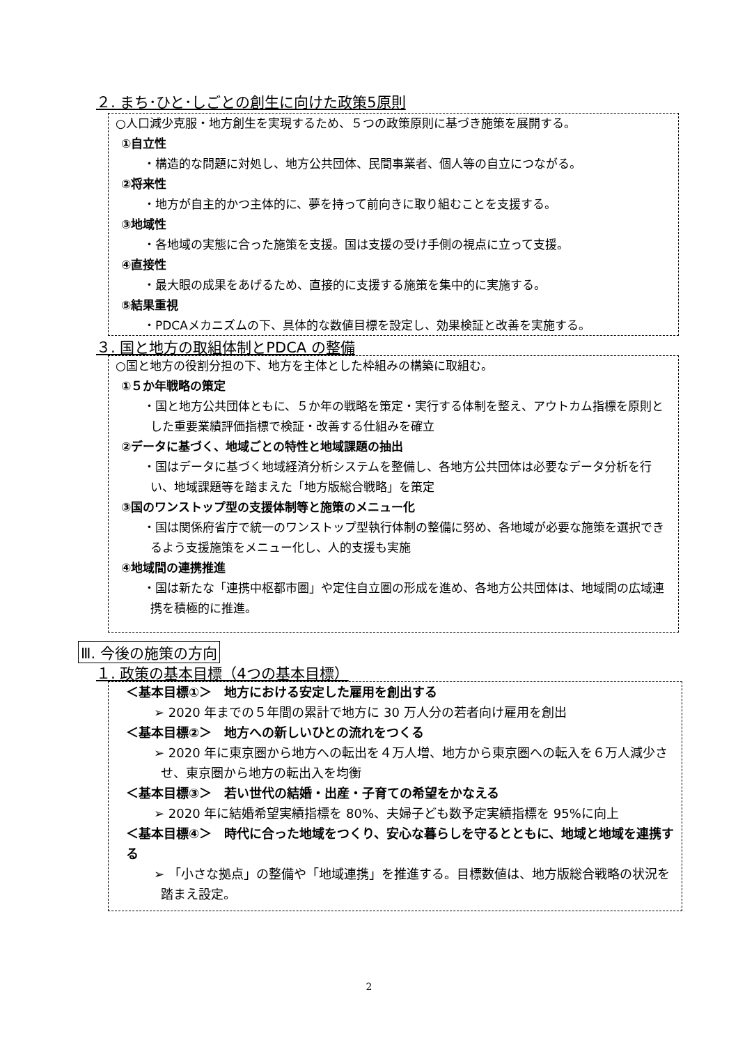２. まち･ひと･しごとの創生に向けた政策5原則
○人口減少克服・地方創生を実現するため、５つの政策原則に基づき施策を展開する。
①自立性
・構造的な問題に対処し、地方公共団体、民間事業者、個人等の自立につながる。
②将来性
・地方が自主的かつ主体的に、夢を持って前向きに取り組むことを支援する。
③地域性
・各地域の実態に合った施策を支援。国は支援の受け手側の視点に立って支援。
④直接性
・最大眼の成果をあげるため、直接的に支援する施策を集中的に実施する。
⑤結果重視
・PDCAメカニズムの下、具体的な数値目標を設定し、効果検証と改善を実施する。
３. 国と地方の取組体制とPDCA の整備
○国と地方の役割分担の下、地方を主体とした枠組みの構築に取組む。
①５か年戦略の策定
・国と地方公共団体ともに、５か年の戦略を策定・実行する体制を整え、アウトカム指標を原則とした重要業績評価指標で検証・改善する仕組みを確立
②データに基づく、地域ごとの特性と地域課題の抽出
・国はデータに基づく地域経済分析システムを整備し、各地方公共団体は必要なデータ分析を行い、地域課題等を踏まえた「地方版総合戦略」を策定
③国のワンストップ型の支援体制等と施策のメニュー化
・国は関係府省庁で統一のワンストップ型執行体制の整備に努め、各地域が必要な施策を選択できるよう支援施策をメニュー化し、人的支援も実施
④地域間の連携推進
・国は新たな「連携中枢都市圏」や定住自立圏の形成を進め、各地方公共団体は、地域間の広域連携を積極的に推進。
Ⅲ. 今後の施策の方向
１. 政策の基本目標（4つの基本目標）
＜基本目標①＞　地方における安定した雇用を創出する
➢ 2020 年までの５年間の累計で地方に 30 万人分の若者向け雇用を創出
＜基本目標②＞　地方への新しいひとの流れをつくる
➢ 2020 年に東京圏から地方への転出を４万人増、地方から東京圏への転入を６万人減少させ、東京圏から地方の転出入を均衡
＜基本目標③＞　若い世代の結婚・出産・子育ての希望をかなえる
➢ 2020 年に結婚希望実績指標を 80%、夫婦子ども数予定実績指標を 95%に向上
＜基本目標④＞　時代に合った地域をつくり、安心な暮らしを守るとともに、地域と地域を連携する
➢ 「小さな拠点」の整備や「地域連携」を推進する。目標数値は、地方版総合戦略の状況を踏まえ設定。
2